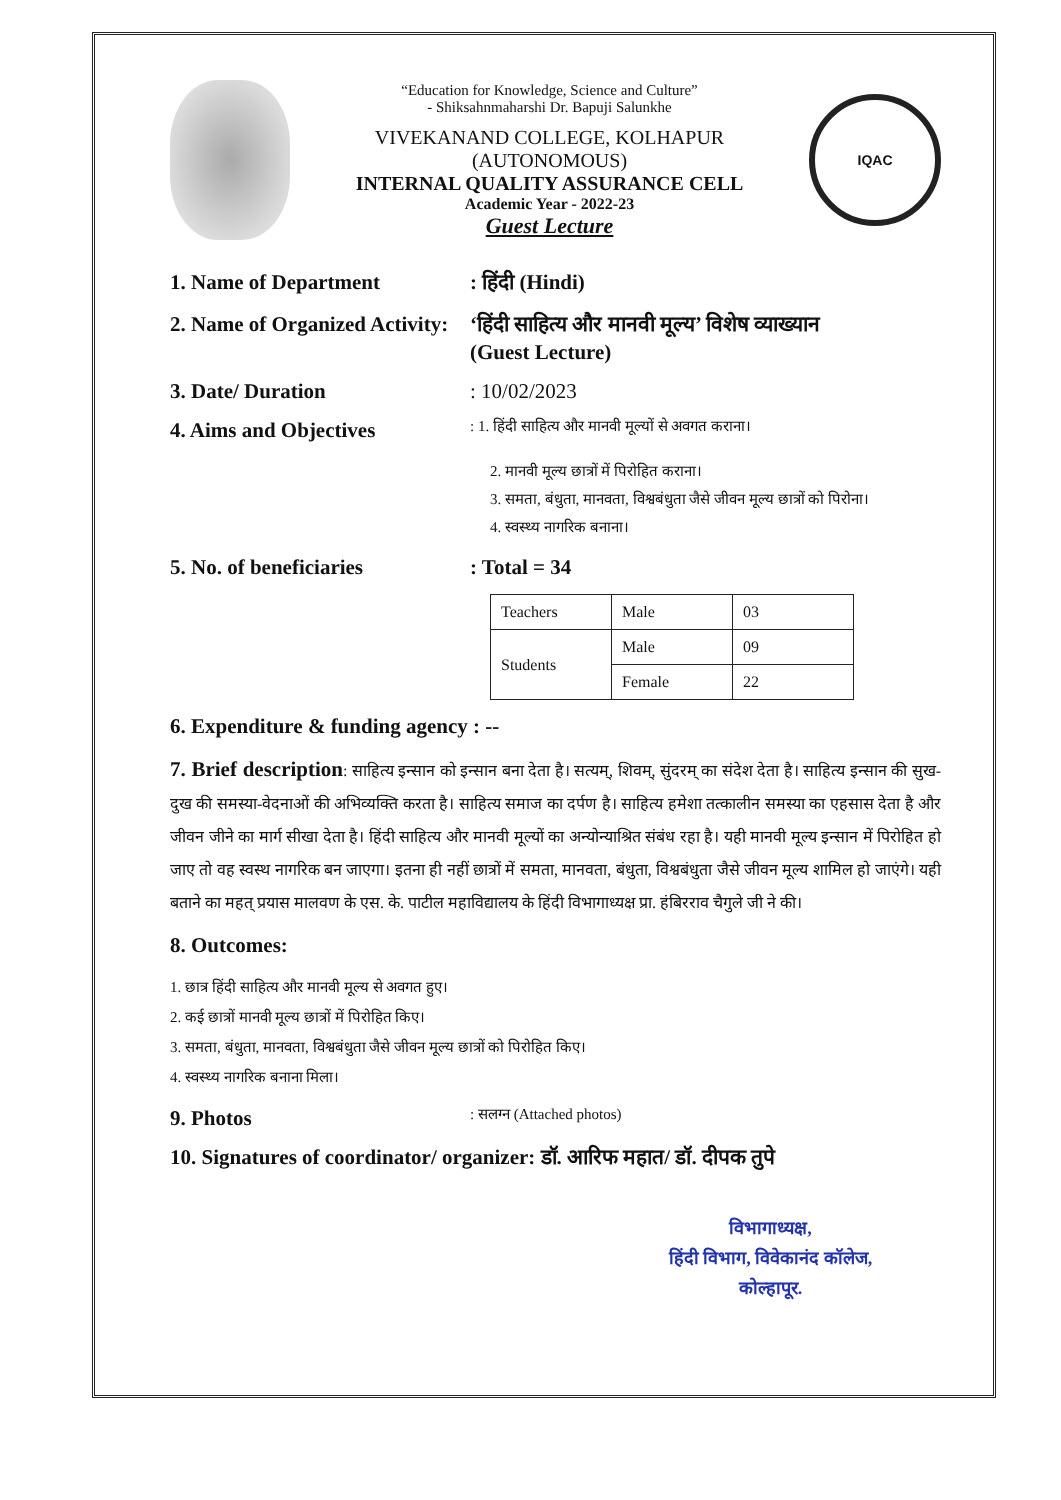“Education for Knowledge, Science and Culture”
- Shiksahnmaharshi Dr. Bapuji Salunkhe
VIVEKANAND COLLEGE, KOLHAPUR
(AUTONOMOUS)
INTERNAL QUALITY ASSURANCE CELL
Academic Year - 2022-23
Guest Lecture
IQAC
1. Name of Department: हिंदी (Hindi)
2. Name of Organized Activity: ‘हिंदी साहित्य और मानवी मूल्य’ विशेष व्याख्यान
(Guest Lecture)
3. Date/ Duration: 10/02/2023
4. Aims and Objectives: 1. हिंदी साहित्य और मानवी मूल्यों से अवगत कराना।
2. मानवी मूल्य छात्रों में पिरोहित कराना।
3. समता, बंधुता, मानवता, विश्वबंधुता जैसे जीवन मूल्य छात्रों को पिरोना।
4. स्वस्थ्य नागरिक बनाना।
5. No. of beneficiaries: Total = 34
| Teachers | Male | 03 |
| Students | Male | 09 |
| | Female | 22 |
6. Expenditure & funding agency : --
7. Brief description: साहित्य इन्सान को इन्सान बना देता है। सत्यम्, शिवम्, सुंदरम् का संदेश देता है। साहित्य इन्सान की सुख-दुख की समस्या-वेदनाओं की अभिव्यक्ति करता है। साहित्य समाज का दर्पण है। साहित्य हमेशा तत्कालीन समस्या का एहसास देता है और जीवन जीने का मार्ग सीखा देता है। हिंदी साहित्य और मानवी मूल्यों का अन्योन्याश्रित संबंध रहा है। यही मानवी मूल्य इन्सान में पिरोहित हो जाए तो वह स्वस्थ नागरिक बन जाएगा। इतना ही नहीं छात्रों में समता, मानवता, बंधुता, विश्वबंधुता जैसे जीवन मूल्य शामिल हो जाएंगे। यही बताने का महत् प्रयास मालवण के एस. के. पाटील महाविद्यालय के हिंदी विभागाध्यक्ष प्रा. हंबिरराव चैगुले जी ने की।
8. Outcomes:
1. छात्र हिंदी साहित्य और मानवी मूल्य से अवगत हुए।
2. कई छात्रों मानवी मूल्य छात्रों में पिरोहित किए।
3. समता, बंधुता, मानवता, विश्वबंधुता जैसे जीवन मूल्य छात्रों को पिरोहित किए।
4. स्वस्थ्य नागरिक बनाना मिला।
9. Photos: सलग्न (Attached photos)
10. Signatures of coordinator/ organizer: डॉ. आरिफ महात/ डॉ. दीपक तुपे
विभागाध्यक्ष,
हिंदी विभाग, विवेकानंद कॉलेज,
कोल्हापूर.